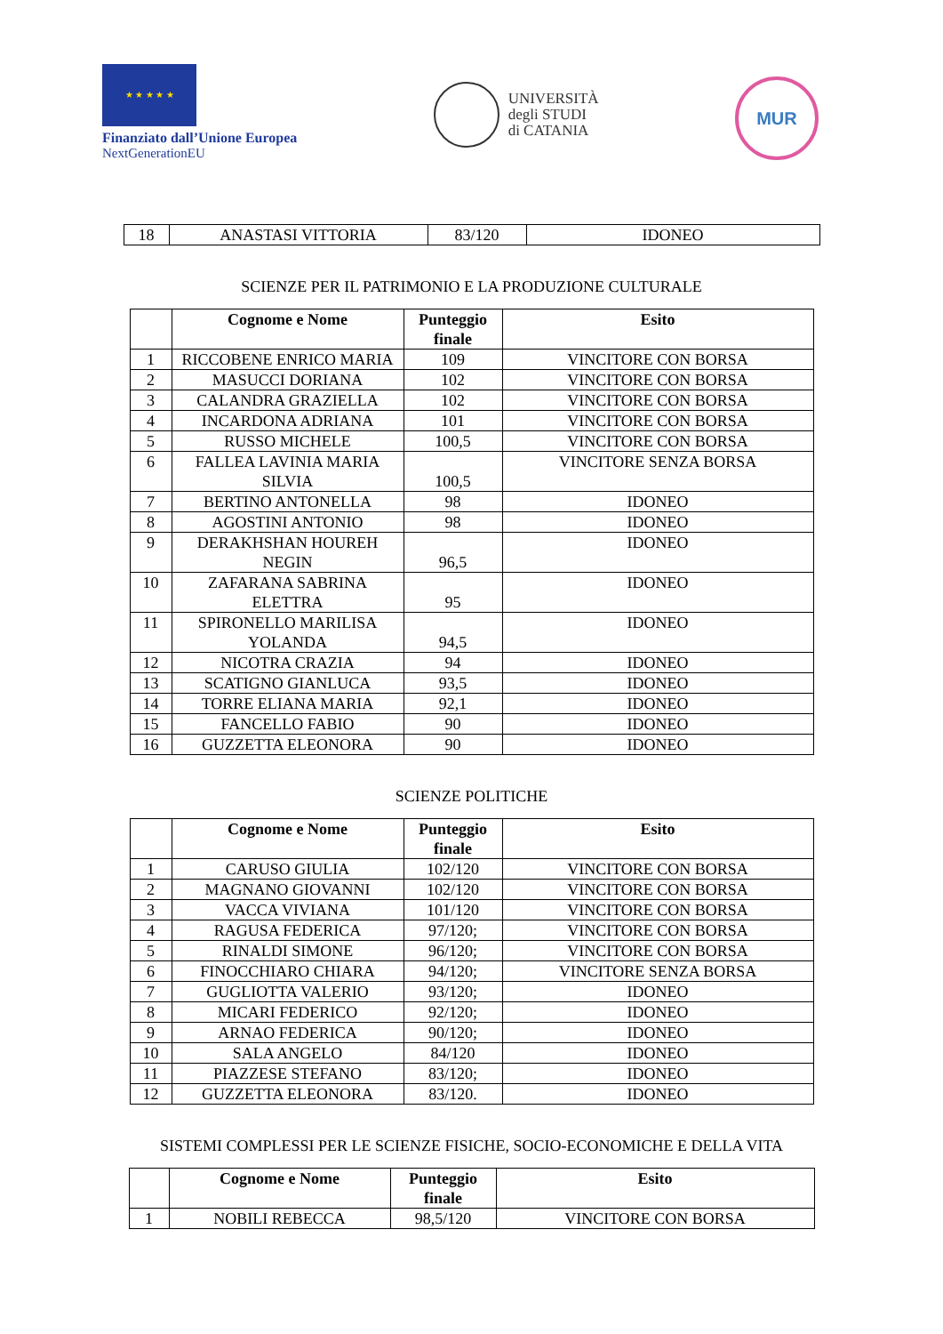★ ★ ★ ★ ★
Finanziato dall’Unione Europea
NextGenerationEU
UNIVERSITÀ
degli STUDI
di CATANIA
MUR
| 18 | ANASTASI VITTORIA | 83/120 | IDONEO |
SCIENZE PER IL PATRIMONIO E LA PRODUZIONE CULTURALE
| | Cognome e Nome | Punteggio finale | Esito |
| --- | --- | --- | --- |
| 1 | RICCOBENE ENRICO MARIA | 109 | VINCITORE CON BORSA |
| 2 | MASUCCI DORIANA | 102 | VINCITORE CON BORSA |
| 3 | CALANDRA GRAZIELLA | 102 | VINCITORE CON BORSA |
| 4 | INCARDONA ADRIANA | 101 | VINCITORE CON BORSA |
| 5 | RUSSO MICHELE | 100,5 | VINCITORE CON BORSA |
| 6 | FALLEA LAVINIA MARIA SILVIA | 100,5 | VINCITORE SENZA BORSA |
| 7 | BERTINO ANTONELLA | 98 | IDONEO |
| 8 | AGOSTINI ANTONIO | 98 | IDONEO |
| 9 | DERAKHSHAN HOUREH NEGIN | 96,5 | IDONEO |
| 10 | ZAFARANA SABRINA ELETTRA | 95 | IDONEO |
| 11 | SPIRONELLO MARILISA YOLANDA | 94,5 | IDONEO |
| 12 | NICOTRA CRAZIA | 94 | IDONEO |
| 13 | SCATIGNO GIANLUCA | 93,5 | IDONEO |
| 14 | TORRE ELIANA MARIA | 92,1 | IDONEO |
| 15 | FANCELLO FABIO | 90 | IDONEO |
| 16 | GUZZETTA ELEONORA | 90 | IDONEO |
SCIENZE POLITICHE
| | Cognome e Nome | Punteggio finale | Esito |
| --- | --- | --- | --- |
| 1 | CARUSO GIULIA | 102/120 | VINCITORE CON BORSA |
| 2 | MAGNANO GIOVANNI | 102/120 | VINCITORE CON BORSA |
| 3 | VACCA VIVIANA | 101/120 | VINCITORE CON BORSA |
| 4 | RAGUSA FEDERICA | 97/120; | VINCITORE CON BORSA |
| 5 | RINALDI SIMONE | 96/120; | VINCITORE CON BORSA |
| 6 | FINOCCHIARO CHIARA | 94/120; | VINCITORE SENZA BORSA |
| 7 | GUGLIOTTA VALERIO | 93/120; | IDONEO |
| 8 | MICARI FEDERICO | 92/120; | IDONEO |
| 9 | ARNAO FEDERICA | 90/120; | IDONEO |
| 10 | SALA ANGELO | 84/120 | IDONEO |
| 11 | PIAZZESE STEFANO | 83/120; | IDONEO |
| 12 | GUZZETTA ELEONORA | 83/120. | IDONEO |
SISTEMI COMPLESSI PER LE SCIENZE FISICHE, SOCIO-ECONOMICHE E DELLA VITA
| | Cognome e Nome | Punteggio finale | Esito |
| --- | --- | --- | --- |
| 1 | NOBILI REBECCA | 98,5/120 | VINCITORE CON BORSA |